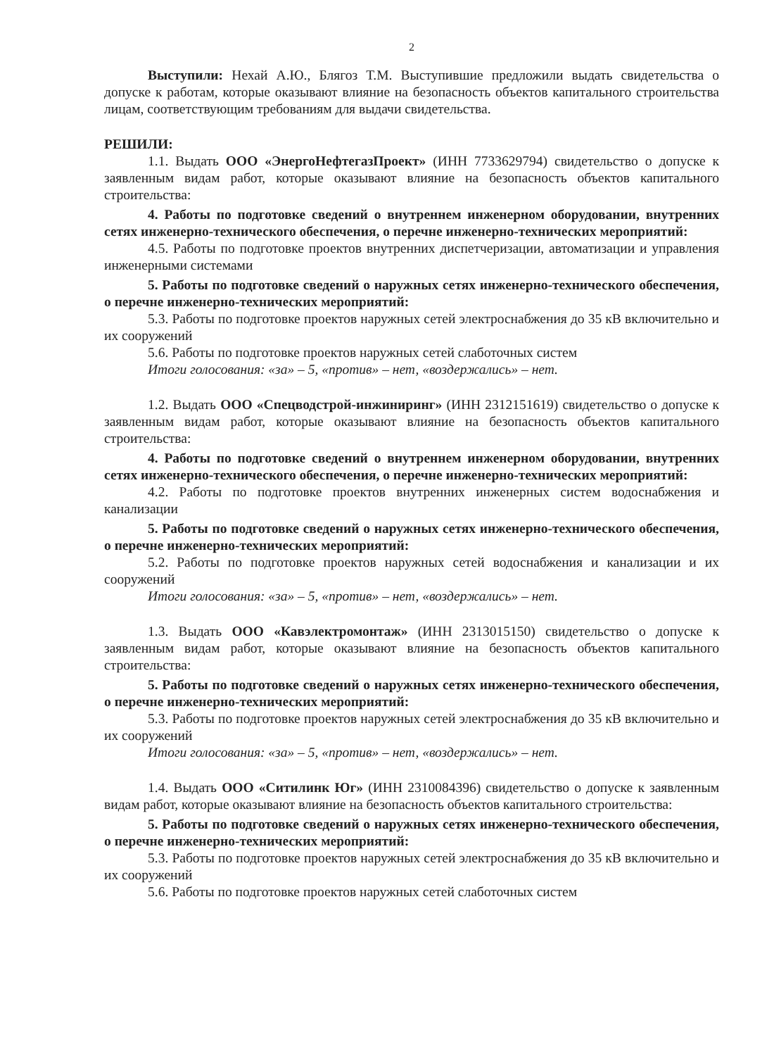2
Выступили: Нехай А.Ю., Блягоз Т.М. Выступившие предложили выдать свидетельства о допуске к работам, которые оказывают влияние на безопасность объектов капитального строительства лицам, соответствующим требованиям для выдачи свидетельства.
РЕШИЛИ:
1.1. Выдать ООО «ЭнергоНефтегазПроект» (ИНН 7733629794) свидетельство о допуске к заявленным видам работ, которые оказывают влияние на безопасность объектов капитального строительства:
4. Работы по подготовке сведений о внутреннем инженерном оборудовании, внутренних сетях инженерно-технического обеспечения, о перечне инженерно-технических мероприятий:
4.5. Работы по подготовке проектов внутренних диспетчеризации, автоматизации и управления инженерными системами
5. Работы по подготовке сведений о наружных сетях инженерно-технического обеспечения, о перечне инженерно-технических мероприятий:
5.3. Работы по подготовке проектов наружных сетей электроснабжения до 35 кВ включительно и их сооружений
5.6. Работы по подготовке проектов наружных сетей слаботочных систем
Итоги голосования: «за» – 5, «против» – нет, «воздержались» – нет.
1.2. Выдать ООО «Спецводстрой-инжиниринг» (ИНН 2312151619) свидетельство о допуске к заявленным видам работ, которые оказывают влияние на безопасность объектов капитального строительства:
4. Работы по подготовке сведений о внутреннем инженерном оборудовании, внутренних сетях инженерно-технического обеспечения, о перечне инженерно-технических мероприятий:
4.2. Работы по подготовке проектов внутренних инженерных систем водоснабжения и канализации
5. Работы по подготовке сведений о наружных сетях инженерно-технического обеспечения, о перечне инженерно-технических мероприятий:
5.2. Работы по подготовке проектов наружных сетей водоснабжения и канализации и их сооружений
Итоги голосования: «за» – 5, «против» – нет, «воздержались» – нет.
1.3. Выдать ООО «Кавэлектромонтаж» (ИНН 2313015150) свидетельство о допуске к заявленным видам работ, которые оказывают влияние на безопасность объектов капитального строительства:
5. Работы по подготовке сведений о наружных сетях инженерно-технического обеспечения, о перечне инженерно-технических мероприятий:
5.3. Работы по подготовке проектов наружных сетей электроснабжения до 35 кВ включительно и их сооружений
Итоги голосования: «за» – 5, «против» – нет, «воздержались» – нет.
1.4. Выдать ООО «Ситилинк Юг» (ИНН 2310084396) свидетельство о допуске к заявленным видам работ, которые оказывают влияние на безопасность объектов капитального строительства:
5. Работы по подготовке сведений о наружных сетях инженерно-технического обеспечения, о перечне инженерно-технических мероприятий:
5.3. Работы по подготовке проектов наружных сетей электроснабжения до 35 кВ включительно и их сооружений
5.6. Работы по подготовке проектов наружных сетей слаботочных систем